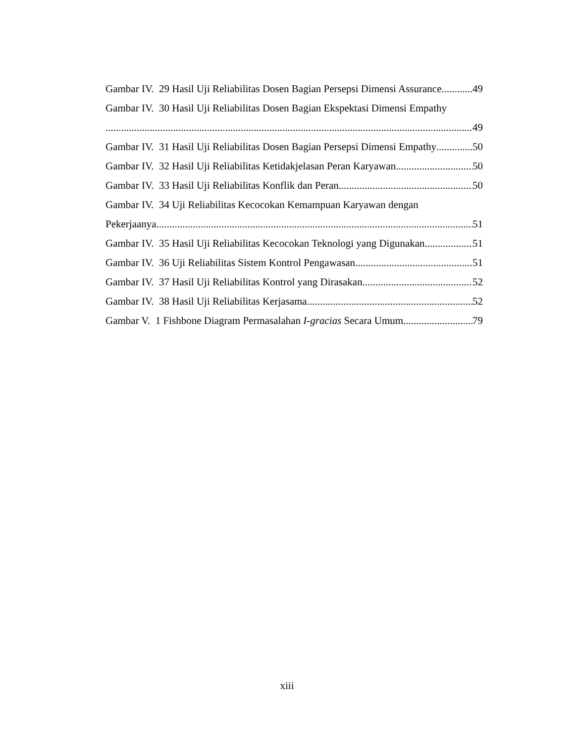Gambar IV. 29 Hasil Uji Reliabilitas Dosen Bagian Persepsi Dimensi Assurance 49
Gambar IV. 30 Hasil Uji Reliabilitas Dosen Bagian Ekspektasi Dimensi Empathy
49
Gambar IV. 31 Hasil Uji Reliabilitas Dosen Bagian Persepsi Dimensi Empathy 50
Gambar IV. 32 Hasil Uji Reliabilitas Ketidakjelasan Peran Karyawan 50
Gambar IV. 33 Hasil Uji Reliabilitas Konflik dan Peran 50
Gambar IV. 34 Uji Reliabilitas Kecocokan Kemampuan Karyawan dengan
Pekerjaanya 51
Gambar IV. 35 Hasil Uji Reliabilitas Kecocokan Teknologi yang Digunakan 51
Gambar IV. 36 Uji Reliabilitas Sistem Kontrol Pengawasan 51
Gambar IV. 37 Hasil Uji Reliabilitas Kontrol yang Dirasakan 52
Gambar IV. 38 Hasil Uji Reliabilitas Kerjasama 52
Gambar V. 1 Fishbone Diagram Permasalahan I-gracias Secara Umum 79
xiii